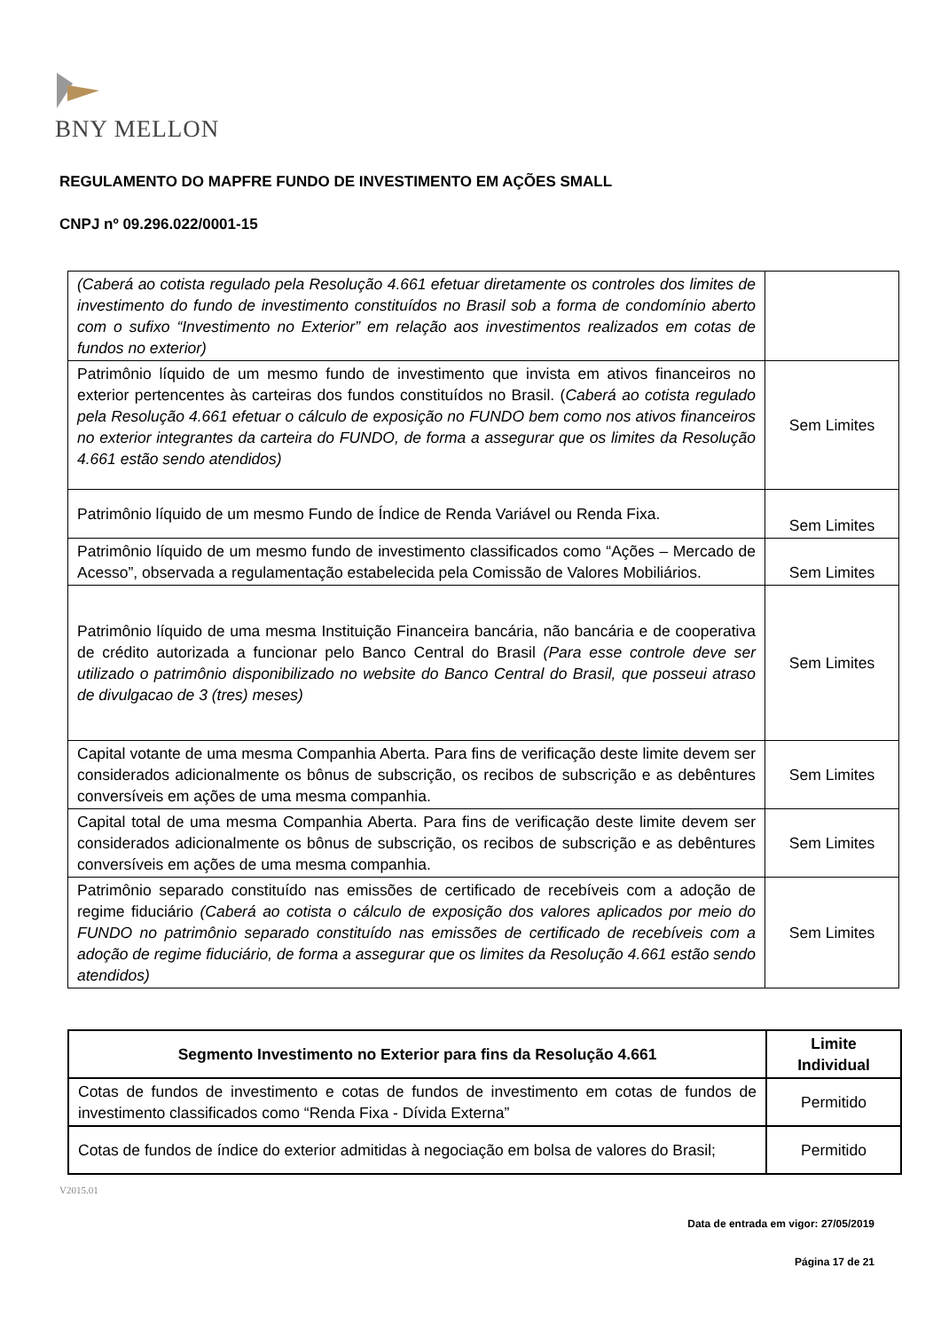BNY MELLON
REGULAMENTO DO MAPFRE FUNDO DE INVESTIMENTO EM AÇÕES SMALL
CNPJ nº 09.296.022/0001-15
| (Caberá ao cotista regulado pela Resolução 4.661 efetuar diretamente os controles dos limites de investimento do fundo de investimento constituídos no Brasil sob a forma de condomínio aberto com o sufixo “Investimento no Exterior” em relação aos investimentos realizados em cotas de fundos no exterior) | |
| Patrimônio líquido de um mesmo fundo de investimento que invista em ativos financeiros no exterior pertencentes às carteiras dos fundos constituídos no Brasil. ( Caberá ao cotista regulado pela Resolução 4.661 efetuar o cálculo de exposição no FUNDO bem como nos ativos financeiros no exterior integrantes da carteira do FUNDO, de forma a assegurar que os limites da Resolução 4.661 estão sendo atendidos) | Sem Limites |
| Patrimônio líquido de um mesmo Fundo de Índice de Renda Variável ou Renda Fixa. | Sem Limites |
| Patrimônio líquido de um mesmo fundo de investimento classificados como “Ações – Mercado de Acesso”, observada a regulamentação estabelecida pela Comissão de Valores Mobiliários. | Sem Limites |
| Patrimônio líquido de uma mesma Instituição Financeira bancária, não bancária e de cooperativa de crédito autorizada a funcionar pelo Banco Central do Brasil (Para esse controle deve ser utilizado o patrimônio disponibilizado no website do Banco Central do Brasil, que posseui atraso de divulgacao de 3 (tres) meses) | Sem Limites |
| Capital votante de uma mesma Companhia Aberta. Para fins de verificação deste limite devem ser considerados adicionalmente os bônus de subscrição, os recibos de subscrição e as debêntures conversíveis em ações de uma mesma companhia. | Sem Limites |
| Capital total de uma mesma Companhia Aberta. Para fins de verificação deste limite devem ser considerados adicionalmente os bônus de subscrição, os recibos de subscrição e as debêntures conversíveis em ações de uma mesma companhia. | Sem Limites |
| Patrimônio separado constituído nas emissões de certificado de recebíveis com a adoção de regime fiduciário (Caberá ao cotista o cálculo de exposição dos valores aplicados por meio do FUNDO no patrimônio separado constituído nas emissões de certificado de recebíveis com a adoção de regime fiduciário, de forma a assegurar que os limites da Resolução 4.661 estão sendo atendidos) | Sem Limites |
| Segmento Investimento no Exterior para fins da Resolução 4.661 | Limite Individual |
| --- | --- |
| Cotas de fundos de investimento e cotas de fundos de investimento em cotas de fundos de investimento classificados como “Renda Fixa - Dívida Externa” | Permitido |
| Cotas de fundos de índice do exterior admitidas à negociação em bolsa de valores do Brasil; | Permitido |
V2015.01
Data de entrada em vigor: 27/05/2019
Página 17 de 21